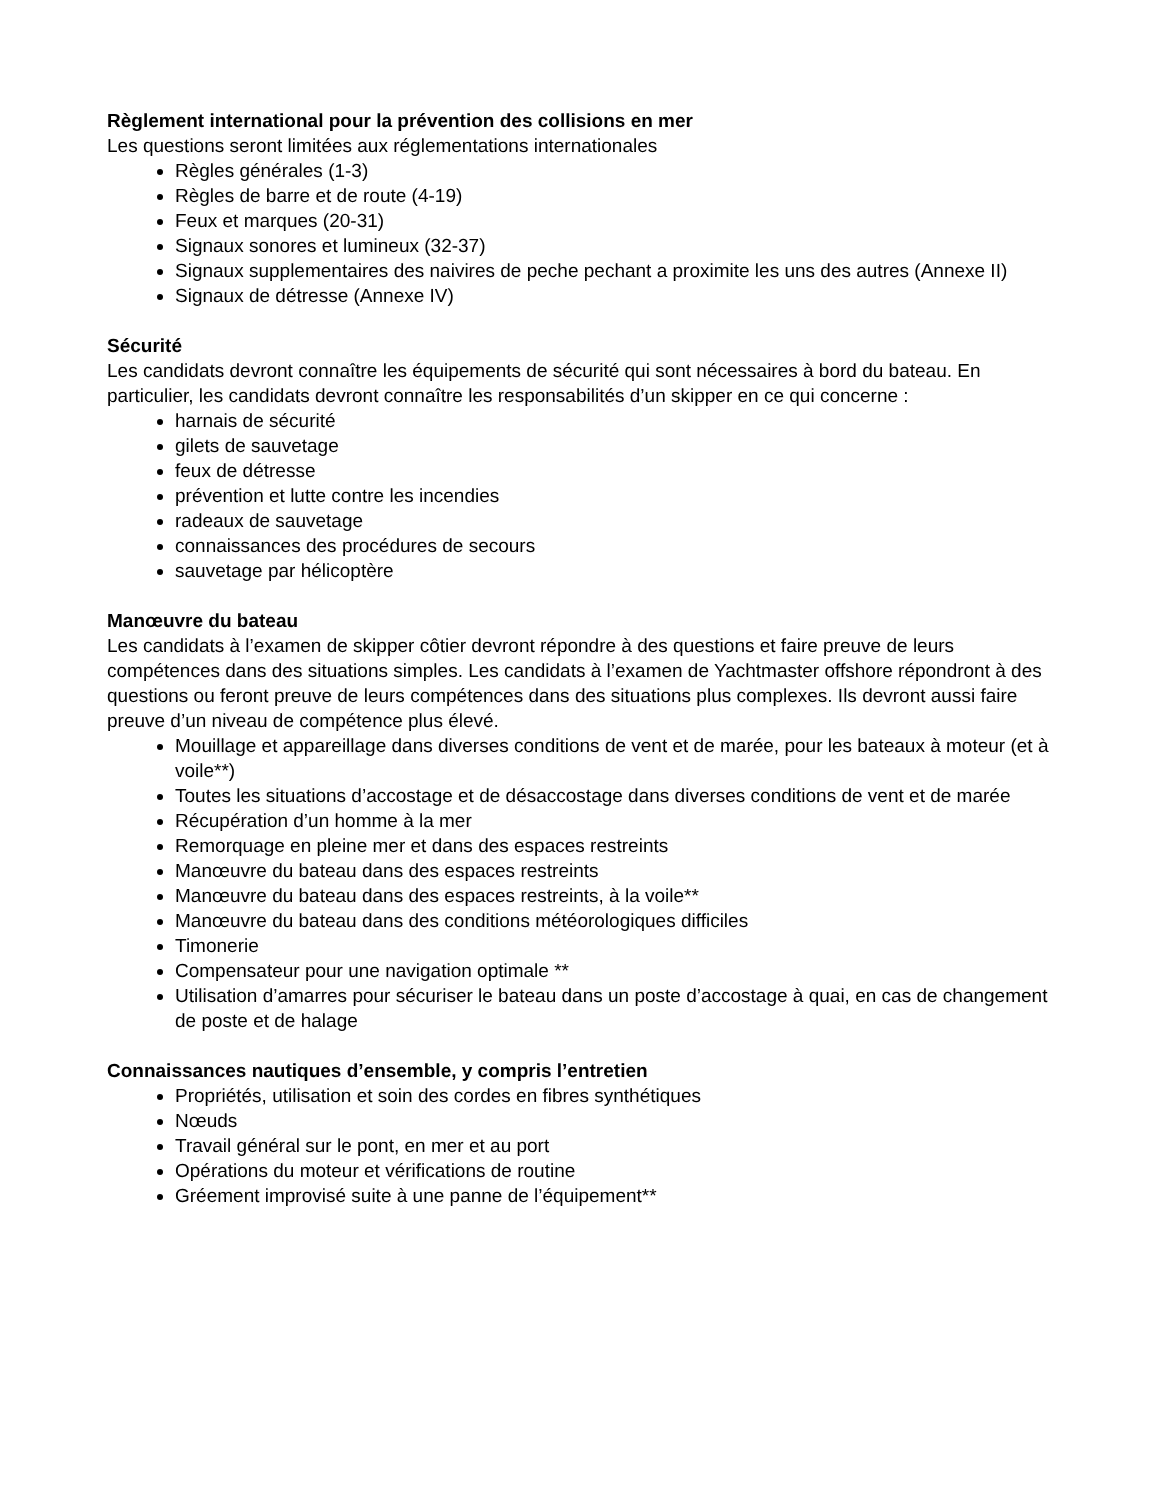Règlement international pour la prévention des collisions en mer
Les questions seront limitées aux réglementations internationales
Règles générales (1-3)
Règles de barre et de route (4-19)
Feux et marques (20-31)
Signaux sonores et lumineux (32-37)
Signaux supplementaires des naivires de peche pechant a proximite les uns des autres (Annexe II)
Signaux de détresse (Annexe IV)
Sécurité
Les candidats devront connaître les équipements de sécurité qui sont nécessaires à bord du bateau. En particulier, les candidats devront connaître les responsabilités d’un skipper en ce qui concerne :
harnais de sécurité
gilets de sauvetage
feux de détresse
prévention et lutte contre les incendies
radeaux de sauvetage
connaissances des procédures de secours
sauvetage par hélicoptère
Manœuvre du bateau
Les candidats à l’examen de skipper côtier devront répondre à des questions et faire preuve de leurs compétences dans des situations simples. Les candidats à l’examen de Yachtmaster offshore répondront à des questions ou feront preuve de leurs compétences dans des situations plus complexes. Ils devront aussi faire preuve d’un niveau de compétence plus élevé.
Mouillage et appareillage dans diverses conditions de vent et de marée, pour les bateaux à moteur (et à voile**)
Toutes les situations d’accostage et de désaccostage dans diverses conditions de vent et de marée
Récupération d’un homme à la mer
Remorquage en pleine mer et dans des espaces restreints
Manœuvre du bateau dans des espaces restreints
Manœuvre du bateau dans des espaces restreints, à la voile**
Manœuvre du bateau dans des conditions météorologiques difficiles
Timonerie
Compensateur pour une navigation optimale **
Utilisation d’amarres pour sécuriser le bateau dans un poste d’accostage à quai, en cas de changement de poste et de halage
Connaissances nautiques d’ensemble, y compris l’entretien
Propriétés, utilisation et soin des cordes en fibres synthétiques
Nœuds
Travail général sur le pont, en mer et au port
Opérations du moteur et vérifications de routine
Gréement improvisé suite à une panne de l’équipement**